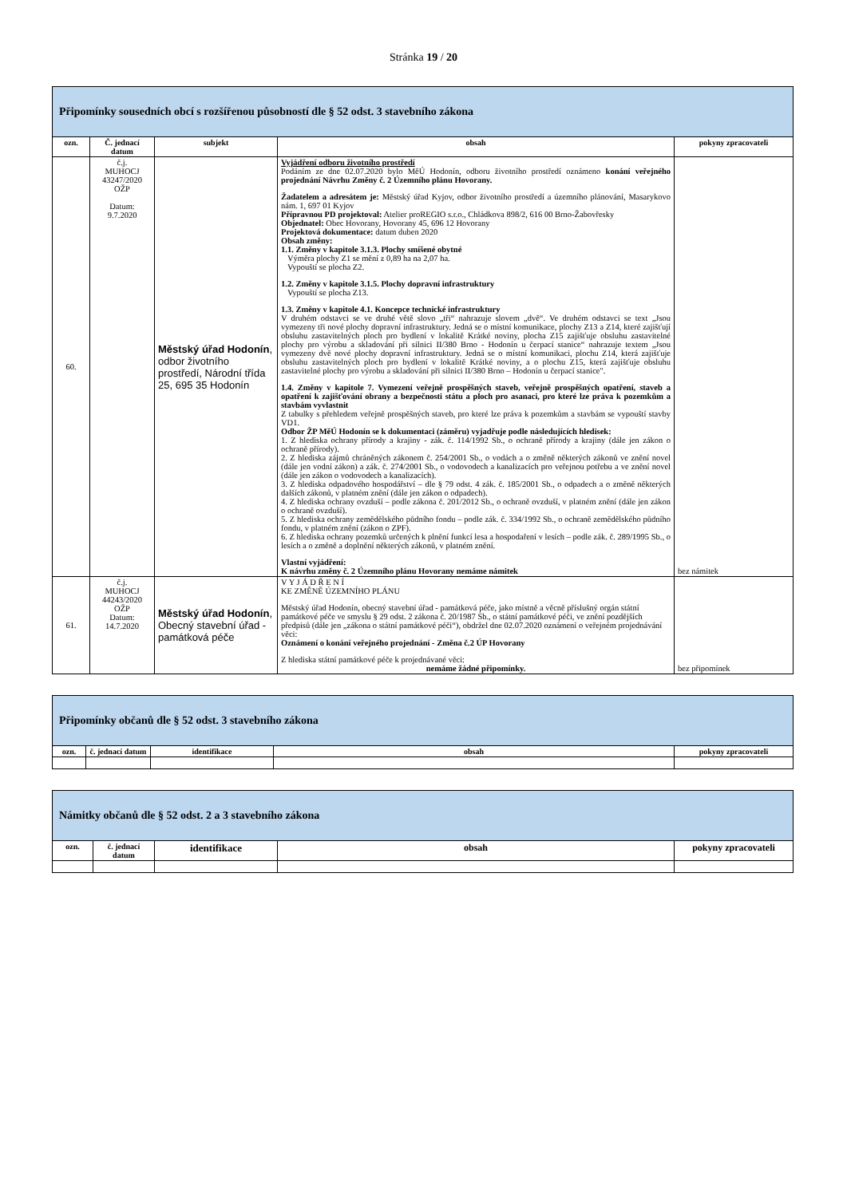Stránka 19 / 20
| Připomínky sousedních obcí s rozšířenou působností dle § 52 odst. 3 stavebního zákona | | | | |
| ozn. | Č. jednací datum | subjekt | obsah | pokyny zpracovateli |
| 60. | č.j. MUHOCJ 43247/2020 OŽP Datum: 9.7.2020 | Městský úřad Hodonín , odbor životního prostředí, Národní třída 25, 695 35 Hodonín | Vyjádření odboru životního prostředí Podáním ze dne 02.07.2020 bylo MěÚ Hodonín, odboru životního prostředí oznámeno konání veřejného projednání Návrhu Změny č. 2 Územního plánu Hovorany. Žadatelem a adresátem je: Městský úřad Kyjov, odbor životního prostředí a územního plánování, Masarykovo nám. 1, 697 01 Kyjov Přípravnou PD projektoval: Atelier proREGIO s.r.o., Chládkova 898/2, 616 00 Brno-Žabovřesky Objednatel: Obec Hovorany, Hovorany 45, 696 12 Hovorany Projektová dokumentace: datum duben 2020 Obsah změny: 1.1. Změny v kapitole 3.1.3. Plochy smíšené obytné Výměra plochy Z1 se mění z 0,89 ha na 2,07 ha. Vypouští se plocha Z2. 1.2. Změny v kapitole 3.1.5. Plochy dopravní infrastruktury Vypouští se plocha Z13. 1.3. Změny v kapitole 4.1. Koncepce technické infrastruktury V druhém odstavci se ve druhé větě slovo „tři“ nahrazuje slovem „dvě“. Ve druhém odstavci se text „Jsou vymezeny tři nové plochy dopravní infrastruktury. Jedná se o místní komunikace, plochy Z13 a Z14, které zajišťují obsluhu zastavitelných ploch pro bydlení v lokalitě Krátké noviny, plocha Z15 zajišťuje obsluhu zastavitelné plochy pro výrobu a skladování při silnici II/380 Brno - Hodonín u čerpací stanice“ nahrazuje textem „Jsou vymezeny dvě nové plochy dopravní infrastruktury. Jedná se o místní komunikaci, plochu Z14, která zajišťuje obsluhu zastavitelných ploch pro bydlení v lokalitě Krátké noviny, a o plochu Z15, která zajišťuje obsluhu zastavitelné plochy pro výrobu a skladování při silnici II/380 Brno – Hodonín u čerpací stanice". 1.4. Změny v kapitole 7. Vymezení veřejně prospěšných staveb, veřejně prospěšných opatření, staveb a opatření k zajišťování obrany a bezpečnosti státu a ploch pro asanaci, pro které lze práva k pozemkům a stavbám vyvlastnit Z tabulky s přehledem veřejně prospěšných staveb, pro které lze práva k pozemkům a stavbám se vypouští stavby VD1. Odbor ŽP MěÚ Hodonín se k dokumentaci (záměru) vyjadřuje podle následujících hledisek: 1. Z hlediska ochrany přírody a krajiny - zák. č. 114/1992 Sb., o ochraně přírody a krajiny (dále jen zákon o ochraně přírody). 2. Z hlediska zájmů chráněných zákonem č. 254/2001 Sb., o vodách a o změně některých zákonů ve znění novel (dále jen vodní zákon) a zák. č. 274/2001 Sb., o vodovodech a kanalizacích pro veřejnou potřebu a ve znění novel (dále jen zákon o vodovodech a kanalizacích). 3. Z hlediska odpadového hospodářství – dle § 79 odst. 4 zák. č. 185/2001 Sb., o odpadech a o změně některých dalších zákonů, v platném znění (dále jen zákon o odpadech). 4. Z hlediska ochrany ovzduší – podle zákona č. 201/2012 Sb., o ochraně ovzduší, v platném znění (dále jen zákon o ochraně ovzduší). 5. Z hlediska ochrany zemědělského půdního fondu – podle zák. č. 334/1992 Sb., o ochraně zemědělského půdního fondu, v platném znění (zákon o ZPF). 6. Z hlediska ochrany pozemků určených k plnění funkcí lesa a hospodaření v lesích – podle zák. č. 289/1995 Sb., o lesích a o změně a doplnění některých zákonů, v platném znění. Vlastní vyjádření: K návrhu změny č. 2 Územního plánu Hovorany nemáme námitek | bez námitek |
| 61. | č.j. MUHOCJ 44243/2020 OŽP Datum: 14.7.2020 | Městský úřad Hodonín , Obecný stavební úřad - památková péče | V Y J Á D Ř E N Í KE ZMĚNĚ ÚZEMNÍHO PLÁNU Městský úřad Hodonín, obecný stavební úřad - památková péče, jako místně a věcně příslušný orgán státní památkové péče ve smyslu § 29 odst. 2 zákona č. 20/1987 Sb., o státní památkové péči, ve znění pozdějších předpisů (dále jen „zákona o státní památkové péči“), obdržel dne 02.07.2020 oznámení o veřejném projednávání věci: Oznámení o konání veřejného projednání - Změna č.2 ÚP Hovorany Z hlediska státní památkové péče k projednávané věci: nemáme žádné připomínky. | bez připomínek |
| Připomínky občanů dle § 52 odst. 3 stavebního zákona | | | | |
| ozn. | č. jednací datum | identifikace | obsah | pokyny zpracovateli |
| Námitky občanů dle § 52 odst. 2 a 3 stavebního zákona | | | | |
| ozn. | č. jednací datum | identifikace | obsah | pokyny zpracovateli |